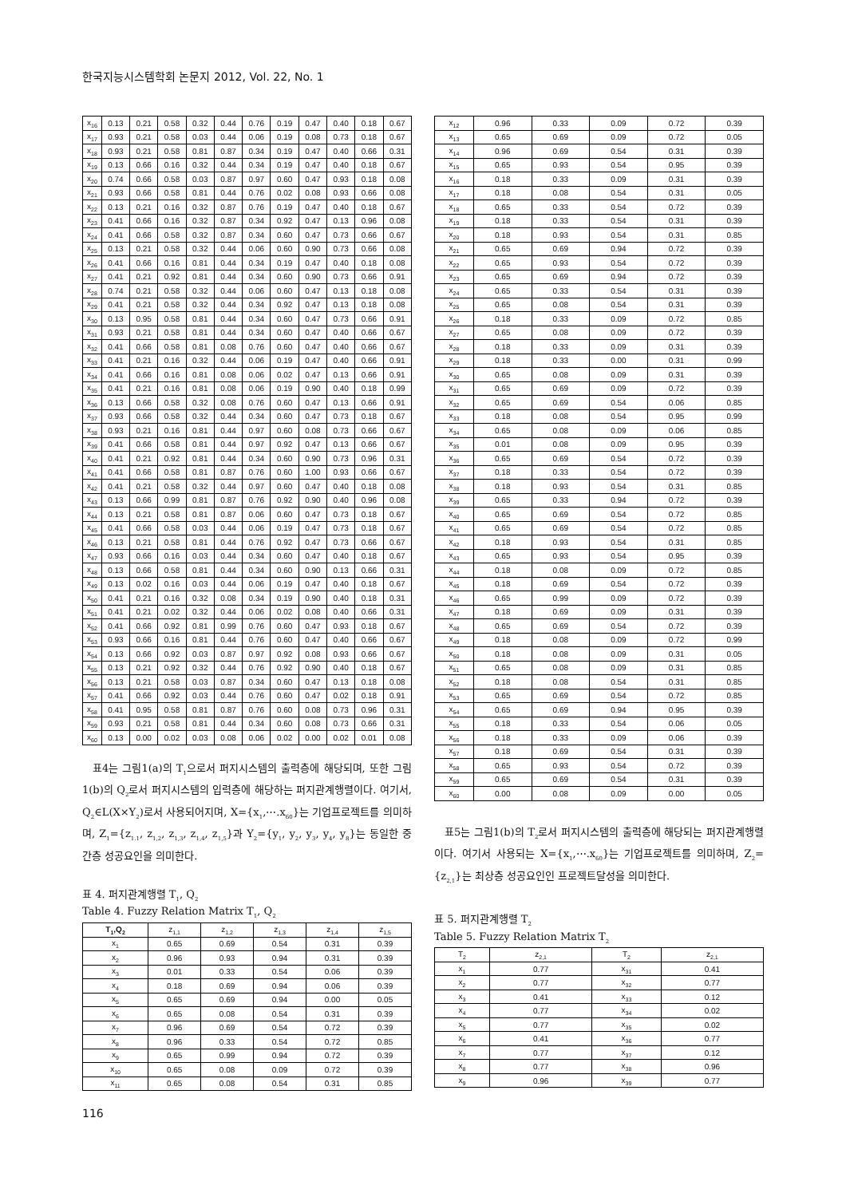한국지능시스템학회 논문지 2012, Vol. 22, No. 1
| x<sub>16</sub> | 0.13 | 0.21 | 0.58 | 0.32 | 0.44 | 0.76 | 0.19 | 0.47 | 0.40 | 0.18 | 0.67 |
| x<sub>17</sub> | 0.93 | 0.21 | 0.58 | 0.03 | 0.44 | 0.06 | 0.19 | 0.08 | 0.73 | 0.18 | 0.67 |
| x<sub>18</sub> | 0.93 | 0.21 | 0.58 | 0.81 | 0.87 | 0.34 | 0.19 | 0.47 | 0.40 | 0.66 | 0.31 |
| x<sub>19</sub> | 0.13 | 0.66 | 0.16 | 0.32 | 0.44 | 0.34 | 0.19 | 0.47 | 0.40 | 0.18 | 0.67 |
| x<sub>20</sub> | 0.74 | 0.66 | 0.58 | 0.03 | 0.87 | 0.97 | 0.60 | 0.47 | 0.93 | 0.18 | 0.08 |
| x<sub>21</sub> | 0.93 | 0.66 | 0.58 | 0.81 | 0.44 | 0.76 | 0.02 | 0.08 | 0.93 | 0.66 | 0.08 |
| x<sub>22</sub> | 0.13 | 0.21 | 0.16 | 0.32 | 0.87 | 0.76 | 0.19 | 0.47 | 0.40 | 0.18 | 0.67 |
| x<sub>23</sub> | 0.41 | 0.66 | 0.16 | 0.32 | 0.87 | 0.34 | 0.92 | 0.47 | 0.13 | 0.96 | 0.08 |
| x<sub>24</sub> | 0.41 | 0.66 | 0.58 | 0.32 | 0.87 | 0.34 | 0.60 | 0.47 | 0.73 | 0.66 | 0.67 |
| x<sub>25</sub> | 0.13 | 0.21 | 0.58 | 0.32 | 0.44 | 0.06 | 0.60 | 0.90 | 0.73 | 0.66 | 0.08 |
| x<sub>26</sub> | 0.41 | 0.66 | 0.16 | 0.81 | 0.44 | 0.34 | 0.19 | 0.47 | 0.40 | 0.18 | 0.08 |
| x<sub>27</sub> | 0.41 | 0.21 | 0.92 | 0.81 | 0.44 | 0.34 | 0.60 | 0.90 | 0.73 | 0.66 | 0.91 |
| x<sub>28</sub> | 0.74 | 0.21 | 0.58 | 0.32 | 0.44 | 0.06 | 0.60 | 0.47 | 0.13 | 0.18 | 0.08 |
| x<sub>29</sub> | 0.41 | 0.21 | 0.58 | 0.32 | 0.44 | 0.34 | 0.92 | 0.47 | 0.13 | 0.18 | 0.08 |
| x<sub>30</sub> | 0.13 | 0.95 | 0.58 | 0.81 | 0.44 | 0.34 | 0.60 | 0.47 | 0.73 | 0.66 | 0.91 |
| x<sub>31</sub> | 0.93 | 0.21 | 0.58 | 0.81 | 0.44 | 0.34 | 0.60 | 0.47 | 0.40 | 0.66 | 0.67 |
| x<sub>32</sub> | 0.41 | 0.66 | 0.58 | 0.81 | 0.08 | 0.76 | 0.60 | 0.47 | 0.40 | 0.66 | 0.67 |
| x<sub>33</sub> | 0.41 | 0.21 | 0.16 | 0.32 | 0.44 | 0.06 | 0.19 | 0.47 | 0.40 | 0.66 | 0.91 |
| x<sub>34</sub> | 0.41 | 0.66 | 0.16 | 0.81 | 0.08 | 0.06 | 0.02 | 0.47 | 0.13 | 0.66 | 0.91 |
| x<sub>35</sub> | 0.41 | 0.21 | 0.16 | 0.81 | 0.08 | 0.06 | 0.19 | 0.90 | 0.40 | 0.18 | 0.99 |
| x<sub>36</sub> | 0.13 | 0.66 | 0.58 | 0.32 | 0.08 | 0.76 | 0.60 | 0.47 | 0.13 | 0.66 | 0.91 |
| x<sub>37</sub> | 0.93 | 0.66 | 0.58 | 0.32 | 0.44 | 0.34 | 0.60 | 0.47 | 0.73 | 0.18 | 0.67 |
| x<sub>38</sub> | 0.93 | 0.21 | 0.16 | 0.81 | 0.44 | 0.97 | 0.60 | 0.08 | 0.73 | 0.66 | 0.67 |
| x<sub>39</sub> | 0.41 | 0.66 | 0.58 | 0.81 | 0.44 | 0.97 | 0.92 | 0.47 | 0.13 | 0.66 | 0.67 |
| x<sub>40</sub> | 0.41 | 0.21 | 0.92 | 0.81 | 0.44 | 0.34 | 0.60 | 0.90 | 0.73 | 0.96 | 0.31 |
| x<sub>41</sub> | 0.41 | 0.66 | 0.58 | 0.81 | 0.87 | 0.76 | 0.60 | 1.00 | 0.93 | 0.66 | 0.67 |
| x<sub>42</sub> | 0.41 | 0.21 | 0.58 | 0.32 | 0.44 | 0.97 | 0.60 | 0.47 | 0.40 | 0.18 | 0.08 |
| x<sub>43</sub> | 0.13 | 0.66 | 0.99 | 0.81 | 0.87 | 0.76 | 0.92 | 0.90 | 0.40 | 0.96 | 0.08 |
| x<sub>44</sub> | 0.13 | 0.21 | 0.58 | 0.81 | 0.87 | 0.06 | 0.60 | 0.47 | 0.73 | 0.18 | 0.67 |
| x<sub>45</sub> | 0.41 | 0.66 | 0.58 | 0.03 | 0.44 | 0.06 | 0.19 | 0.47 | 0.73 | 0.18 | 0.67 |
| x<sub>46</sub> | 0.13 | 0.21 | 0.58 | 0.81 | 0.44 | 0.76 | 0.92 | 0.47 | 0.73 | 0.66 | 0.67 |
| x<sub>47</sub> | 0.93 | 0.66 | 0.16 | 0.03 | 0.44 | 0.34 | 0.60 | 0.47 | 0.40 | 0.18 | 0.67 |
| x<sub>48</sub> | 0.13 | 0.66 | 0.58 | 0.81 | 0.44 | 0.34 | 0.60 | 0.90 | 0.13 | 0.66 | 0.31 |
| x<sub>49</sub> | 0.13 | 0.02 | 0.16 | 0.03 | 0.44 | 0.06 | 0.19 | 0.47 | 0.40 | 0.18 | 0.67 |
| x<sub>50</sub> | 0.41 | 0.21 | 0.16 | 0.32 | 0.08 | 0.34 | 0.19 | 0.90 | 0.40 | 0.18 | 0.31 |
| x<sub>51</sub> | 0.41 | 0.21 | 0.02 | 0.32 | 0.44 | 0.06 | 0.02 | 0.08 | 0.40 | 0.66 | 0.31 |
| x<sub>52</sub> | 0.41 | 0.66 | 0.92 | 0.81 | 0.99 | 0.76 | 0.60 | 0.47 | 0.93 | 0.18 | 0.67 |
| x<sub>53</sub> | 0.93 | 0.66 | 0.16 | 0.81 | 0.44 | 0.76 | 0.60 | 0.47 | 0.40 | 0.66 | 0.67 |
| x<sub>54</sub> | 0.13 | 0.66 | 0.92 | 0.03 | 0.87 | 0.97 | 0.92 | 0.08 | 0.93 | 0.66 | 0.67 |
| x<sub>55</sub> | 0.13 | 0.21 | 0.92 | 0.32 | 0.44 | 0.76 | 0.92 | 0.90 | 0.40 | 0.18 | 0.67 |
| x<sub>56</sub> | 0.13 | 0.21 | 0.58 | 0.03 | 0.87 | 0.34 | 0.60 | 0.47 | 0.13 | 0.18 | 0.08 |
| x<sub>57</sub> | 0.41 | 0.66 | 0.92 | 0.03 | 0.44 | 0.76 | 0.60 | 0.47 | 0.02 | 0.18 | 0.91 |
| x<sub>58</sub> | 0.41 | 0.95 | 0.58 | 0.81 | 0.87 | 0.76 | 0.60 | 0.08 | 0.73 | 0.96 | 0.31 |
| x<sub>59</sub> | 0.93 | 0.21 | 0.58 | 0.81 | 0.44 | 0.34 | 0.60 | 0.08 | 0.73 | 0.66 | 0.31 |
| x<sub>60</sub> | 0.13 | 0.00 | 0.02 | 0.03 | 0.08 | 0.06 | 0.02 | 0.00 | 0.02 | 0.01 | 0.08 |
표4는 그림1(a)의 T<sub>1</sub>으로서 퍼지시스템의 출력층에 해당되며, 또한 그림 1(b)의 Q<sub>2</sub>로서 퍼지시스템의 입력층에 해당하는 퍼지관계행렬이다. 여기서, Q<sub>2</sub>∈L(X×Y<sub>2</sub>)로서 사용되어지며, X={x<sub>1</sub>,⋯.x<sub>60</sub>}는 기업프로젝트를 의미하며, Z<sub>1</sub>={z<sub>1.1</sub>, z<sub>1,2</sub>, z<sub>1,3</sub>, z<sub>1,4</sub>, z<sub>1,5</sub>}과 Y<sub>2</sub>={y<sub>1</sub>, y<sub>2</sub>, y<sub>3</sub>, y<sub>4</sub>, y<sub>8</sub>}는 동일한 중간층 성공요인을 의미한다.
표 4. 퍼지관계행렬 T<sub>1</sub>, Q<sub>2</sub>
Table 4. Fuzzy Relation Matrix T<sub>1</sub>, Q<sub>2</sub>
| T<sub>1</sub>,Q<sub>2</sub> | z<sub>1,1</sub> | z<sub>1,2</sub> | z<sub>1,3</sub> | z<sub>1,4</sub> | z<sub>1,5</sub> |
| --- | --- | --- | --- | --- | --- |
| x<sub>1</sub> | 0.65 | 0.69 | 0.54 | 0.31 | 0.39 |
| x<sub>2</sub> | 0.96 | 0.93 | 0.94 | 0.31 | 0.39 |
| x<sub>3</sub> | 0.01 | 0.33 | 0.54 | 0.06 | 0.39 |
| x<sub>4</sub> | 0.18 | 0.69 | 0.94 | 0.06 | 0.39 |
| x<sub>5</sub> | 0.65 | 0.69 | 0.94 | 0.00 | 0.05 |
| x<sub>6</sub> | 0.65 | 0.08 | 0.54 | 0.31 | 0.39 |
| x<sub>7</sub> | 0.96 | 0.69 | 0.54 | 0.72 | 0.39 |
| x<sub>8</sub> | 0.96 | 0.33 | 0.54 | 0.72 | 0.85 |
| x<sub>9</sub> | 0.65 | 0.99 | 0.94 | 0.72 | 0.39 |
| x<sub>10</sub> | 0.65 | 0.08 | 0.09 | 0.72 | 0.39 |
| x<sub>11</sub> | 0.65 | 0.08 | 0.54 | 0.31 | 0.85 |
| x<sub>12</sub> | 0.96 | 0.33 | 0.09 | 0.72 | 0.39 |
| x<sub>13</sub> | 0.65 | 0.69 | 0.09 | 0.72 | 0.05 |
| x<sub>14</sub> | 0.96 | 0.69 | 0.54 | 0.31 | 0.39 |
| x<sub>15</sub> | 0.65 | 0.93 | 0.54 | 0.95 | 0.39 |
| x<sub>16</sub> | 0.18 | 0.33 | 0.09 | 0.31 | 0.39 |
| x<sub>17</sub> | 0.18 | 0.08 | 0.54 | 0.31 | 0.05 |
| x<sub>18</sub> | 0.65 | 0.33 | 0.54 | 0.72 | 0.39 |
| x<sub>19</sub> | 0.18 | 0.33 | 0.54 | 0.31 | 0.39 |
| x<sub>20</sub> | 0.18 | 0.93 | 0.54 | 0.31 | 0.85 |
| x<sub>21</sub> | 0.65 | 0.69 | 0.94 | 0.72 | 0.39 |
| x<sub>22</sub> | 0.65 | 0.93 | 0.54 | 0.72 | 0.39 |
| x<sub>23</sub> | 0.65 | 0.69 | 0.94 | 0.72 | 0.39 |
| x<sub>24</sub> | 0.65 | 0.33 | 0.54 | 0.31 | 0.39 |
| x<sub>25</sub> | 0.65 | 0.08 | 0.54 | 0.31 | 0.39 |
| x<sub>26</sub> | 0.18 | 0.33 | 0.09 | 0.72 | 0.85 |
| x<sub>27</sub> | 0.65 | 0.08 | 0.09 | 0.72 | 0.39 |
| x<sub>28</sub> | 0.18 | 0.33 | 0.09 | 0.31 | 0.39 |
| x<sub>29</sub> | 0.18 | 0.33 | 0.00 | 0.31 | 0.99 |
| x<sub>30</sub> | 0.65 | 0.08 | 0.09 | 0.31 | 0.39 |
| x<sub>31</sub> | 0.65 | 0.69 | 0.09 | 0.72 | 0.39 |
| x<sub>32</sub> | 0.65 | 0.69 | 0.54 | 0.06 | 0.85 |
| x<sub>33</sub> | 0.18 | 0.08 | 0.54 | 0.95 | 0.99 |
| x<sub>34</sub> | 0.65 | 0.08 | 0.09 | 0.06 | 0.85 |
| x<sub>35</sub> | 0.01 | 0.08 | 0.09 | 0.95 | 0.39 |
| x<sub>36</sub> | 0.65 | 0.69 | 0.54 | 0.72 | 0.39 |
| x<sub>37</sub> | 0.18 | 0.33 | 0.54 | 0.72 | 0.39 |
| x<sub>38</sub> | 0.18 | 0.93 | 0.54 | 0.31 | 0.85 |
| x<sub>39</sub> | 0.65 | 0.33 | 0.94 | 0.72 | 0.39 |
| x<sub>40</sub> | 0.65 | 0.69 | 0.54 | 0.72 | 0.85 |
| x<sub>41</sub> | 0.65 | 0.69 | 0.54 | 0.72 | 0.85 |
| x<sub>42</sub> | 0.18 | 0.93 | 0.54 | 0.31 | 0.85 |
| x<sub>43</sub> | 0.65 | 0.93 | 0.54 | 0.95 | 0.39 |
| x<sub>44</sub> | 0.18 | 0.08 | 0.09 | 0.72 | 0.85 |
| x<sub>45</sub> | 0.18 | 0.69 | 0.54 | 0.72 | 0.39 |
| x<sub>46</sub> | 0.65 | 0.99 | 0.09 | 0.72 | 0.39 |
| x<sub>47</sub> | 0.18 | 0.69 | 0.09 | 0.31 | 0.39 |
| x<sub>48</sub> | 0.65 | 0.69 | 0.54 | 0.72 | 0.39 |
| x<sub>49</sub> | 0.18 | 0.08 | 0.09 | 0.72 | 0.99 |
| x<sub>50</sub> | 0.18 | 0.08 | 0.09 | 0.31 | 0.05 |
| x<sub>51</sub> | 0.65 | 0.08 | 0.09 | 0.31 | 0.85 |
| x<sub>52</sub> | 0.18 | 0.08 | 0.54 | 0.31 | 0.85 |
| x<sub>53</sub> | 0.65 | 0.69 | 0.54 | 0.72 | 0.85 |
| x<sub>54</sub> | 0.65 | 0.69 | 0.94 | 0.95 | 0.39 |
| x<sub>55</sub> | 0.18 | 0.33 | 0.54 | 0.06 | 0.05 |
| x<sub>56</sub> | 0.18 | 0.33 | 0.09 | 0.06 | 0.39 |
| x<sub>57</sub> | 0.18 | 0.69 | 0.54 | 0.31 | 0.39 |
| x<sub>58</sub> | 0.65 | 0.93 | 0.54 | 0.72 | 0.39 |
| x<sub>59</sub> | 0.65 | 0.69 | 0.54 | 0.31 | 0.39 |
| x<sub>60</sub> | 0.00 | 0.08 | 0.09 | 0.00 | 0.05 |
표5는 그림1(b)의 T<sub>2</sub>로서 퍼지시스템의 출력층에 해당되는 퍼지관계행렬이다. 여기서 사용되는 X={x<sub>1</sub>,⋯.x<sub>60</sub>}는 기업프로젝트를 의미하며, Z<sub>2</sub>={z<sub>2,1</sub>}는 최상층 성공요인인 프로젝트달성을 의미한다.
표 5. 퍼지관계행렬 T<sub>2</sub>
Table 5. Fuzzy Relation Matrix T<sub>2</sub>
| T<sub>2</sub> | z<sub>2,1</sub> | T<sub>2</sub> | z<sub>2,1</sub> |
| --- | --- | --- | --- |
| x<sub>1</sub> | 0.77 | x<sub>31</sub> | 0.41 |
| x<sub>2</sub> | 0.77 | x<sub>32</sub> | 0.77 |
| x<sub>3</sub> | 0.41 | x<sub>33</sub> | 0.12 |
| x<sub>4</sub> | 0.77 | x<sub>34</sub> | 0.02 |
| x<sub>5</sub> | 0.77 | x<sub>35</sub> | 0.02 |
| x<sub>6</sub> | 0.41 | x<sub>36</sub> | 0.77 |
| x<sub>7</sub> | 0.77 | x<sub>37</sub> | 0.12 |
| x<sub>8</sub> | 0.77 | x<sub>38</sub> | 0.96 |
| x<sub>9</sub> | 0.96 | x<sub>39</sub> | 0.77 |
116